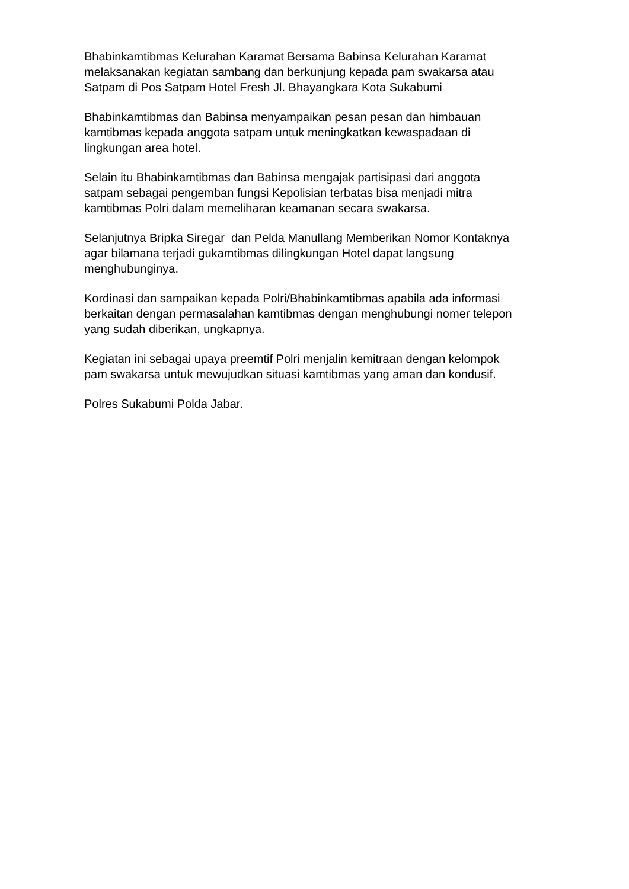Bhabinkamtibmas Kelurahan Karamat Bersama Babinsa Kelurahan Karamat
melaksanakan kegiatan sambang dan berkunjung kepada pam swakarsa atau
Satpam di Pos Satpam Hotel Fresh Jl. Bhayangkara Kota Sukabumi
Bhabinkamtibmas dan Babinsa menyampaikan pesan pesan dan himbauan
kamtibmas kepada anggota satpam untuk meningkatkan kewaspadaan di
lingkungan area hotel.
Selain itu Bhabinkamtibmas dan Babinsa mengajak partisipasi dari anggota
satpam sebagai pengemban fungsi Kepolisian terbatas bisa menjadi mitra
kamtibmas Polri dalam memeliharan keamanan secara swakarsa.
Selanjutnya Bripka Siregar dan Pelda Manullang Memberikan Nomor Kontaknya
agar bilamana terjadi gukamtibmas dilingkungan Hotel dapat langsung
menghubunginya.
Kordinasi dan sampaikan kepada Polri/Bhabinkamtibmas apabila ada informasi
berkaitan dengan permasalahan kamtibmas dengan menghubungi nomer telepon
yang sudah diberikan, ungkapnya.
Kegiatan ini sebagai upaya preemtif Polri menjalin kemitraan dengan kelompok
pam swakarsa untuk mewujudkan situasi kamtibmas yang aman dan kondusif.
Polres Sukabumi Polda Jabar.